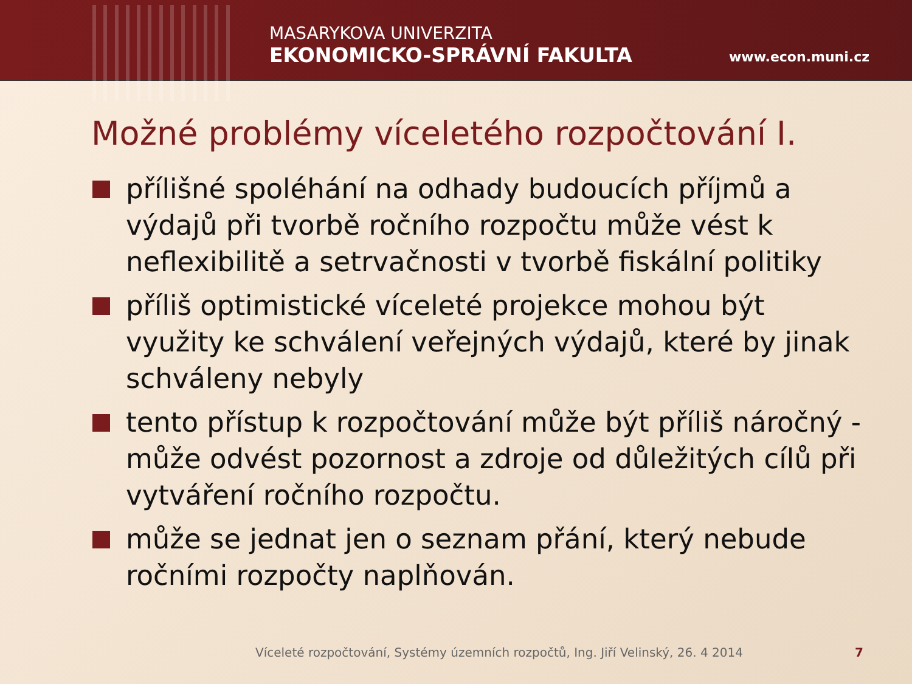MASARYKOVA UNIVERZITA
EKONOMICKO-SPRÁVNÍ FAKULTA
www.econ.muni.cz
Možné problémy víceletého rozpočtování I.
přílišné spoléhání na odhady budoucích příjmů a výdajů při tvorbě ročního rozpočtu může vést k neflexibilitě a setrvačnosti v tvorbě fiskální politiky
příliš optimistické víceleté projekce mohou být využity ke schválení veřejných výdajů, které by jinak schváleny nebyly
tento přístup k rozpočtování může být příliš náročný - může odvést pozornost a zdroje od důležitých cílů při vytváření ročního rozpočtu.
může se jednat jen o seznam přání, který nebude ročními rozpočty naplňován.
Víceleté rozpočtování, Systémy územních rozpočtů, Ing. Jiří Velinský, 26. 4 2014 7